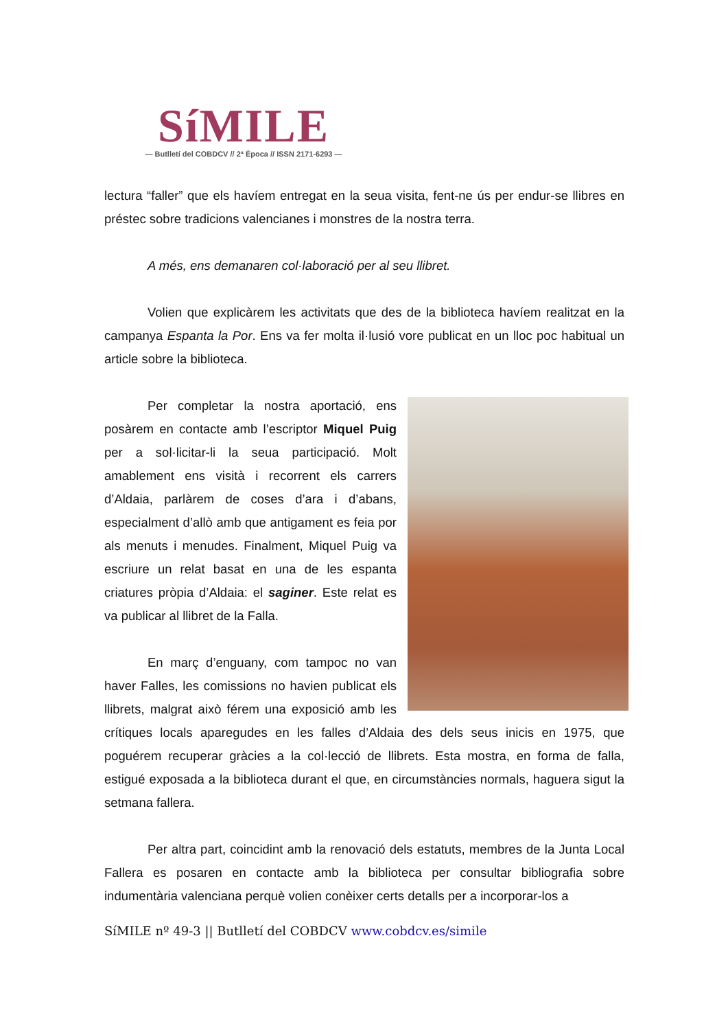SíMILE
— Butlletí del COBDCV // 2ª Època // ISSN 2171-6293 —
lectura “faller” que els havíem entregat en la seua visita, fent-ne ús per endur-se llibres en préstec sobre tradicions valencianes i monstres de la nostra terra.
A més, ens demanaren col·laboració per al seu llibret.
Volien que explicàrem les activitats que des de la biblioteca havíem realitzat en la campanya Espanta la Por. Ens va fer molta il·lusió vore publicat en un lloc poc habitual un article sobre la biblioteca.
Per completar la nostra aportació, ens posàrem en contacte amb l’escriptor Miquel Puig per a sol·licitar-li la seua participació. Molt amablement ens visità i recorrent els carrers d’Aldaia, parlàrem de coses d’ara i d’abans, especialment d’allò amb que antigament es feia por als menuts i menudes. Finalment, Miquel Puig va escriure un relat basat en una de les espanta criatures pròpia d’Aldaia: el saginer. Este relat es va publicar al llibret de la Falla.
En març d’enguany, com tampoc no van haver Falles, les comissions no havien publicat els llibrets, malgrat això férem una exposició amb les crítiques locals aparegudes en les falles d’Aldaia des dels seus inicis en 1975, que poguérem recuperar gràcies a la col·lecció de llibrets. Esta mostra, en forma de falla, estigué exposada a la biblioteca durant el que, en circumstàncies normals, haguera sigut la setmana fallera.
Per altra part, coincidint amb la renovació dels estatuts, membres de la Junta Local Fallera es posaren en contacte amb la biblioteca per consultar bibliografia sobre indumentària valenciana perquè volien conèixer certs detalls per a incorporar-los a
SíMILE nº 49-3 || Butlletí del COBDCV www.cobdcv.es/simile